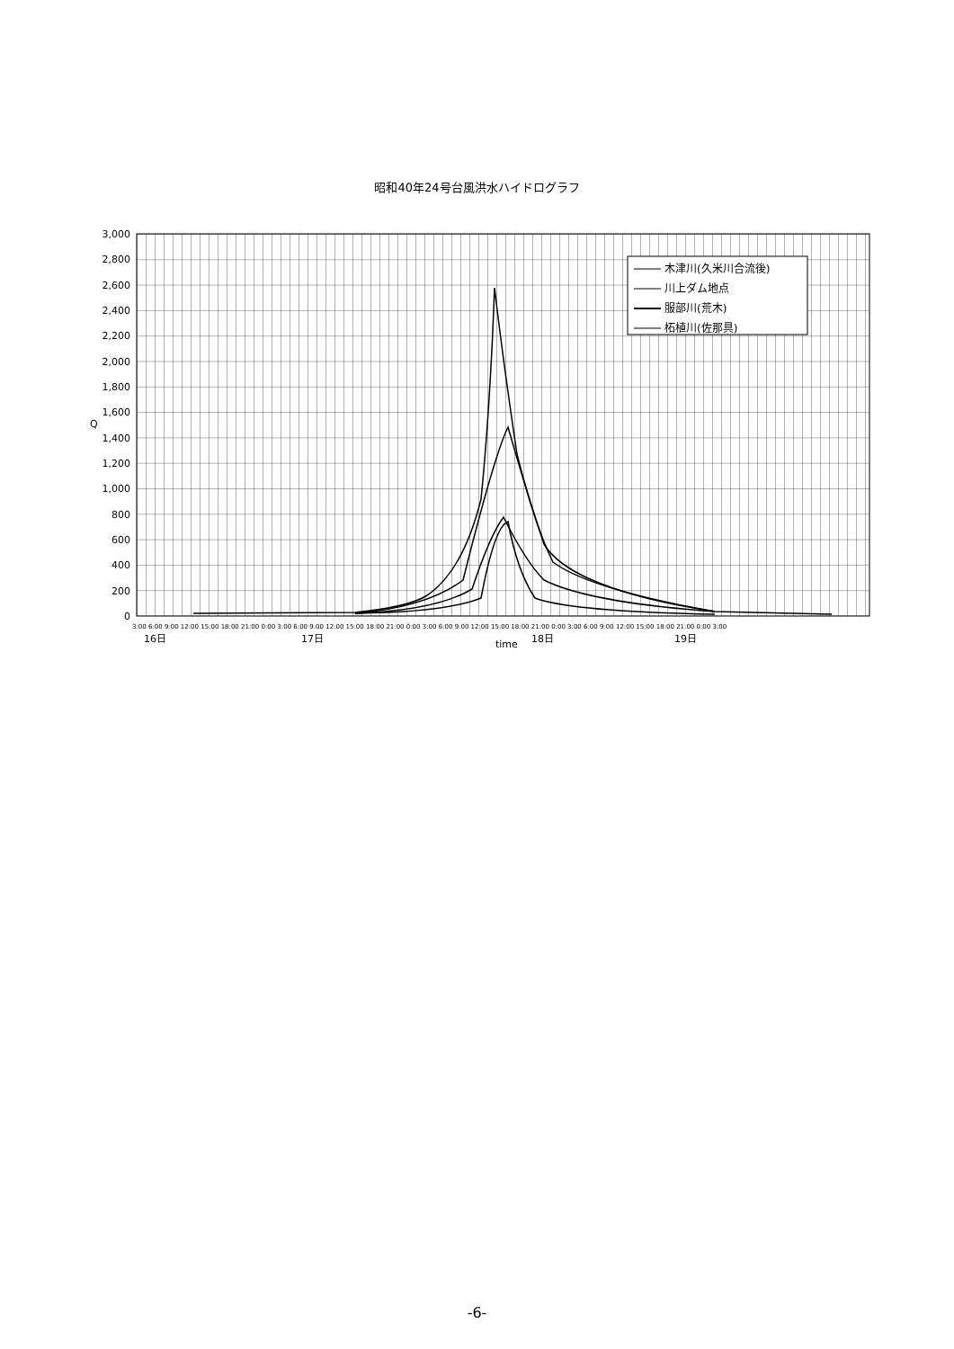昭和40年24号台風洪水ハイドログラフ
3,000
2,800
2,600
2,400
2,200
2,000
1,800
1,600
1,400
1,200
1,000
800
600
400
200
0
Q
3:00 6:00 9:00 12:00 15:00 18:00 21:00 0:00 3:00 6:00 9:00 12:00 15:00 18:00 21:00 0:00 3:00 6:00 9:00 12:00 15:00 18:00 21:00 0:00 3:00 6:00 9:00 12:00 15:00 18:00 21:00 0:00 3:00
16日
17日
time
18日
19日
木津川(久米川合流後)
川上ダム地点
服部川(荒木)
柘植川(佐那具)
-6-